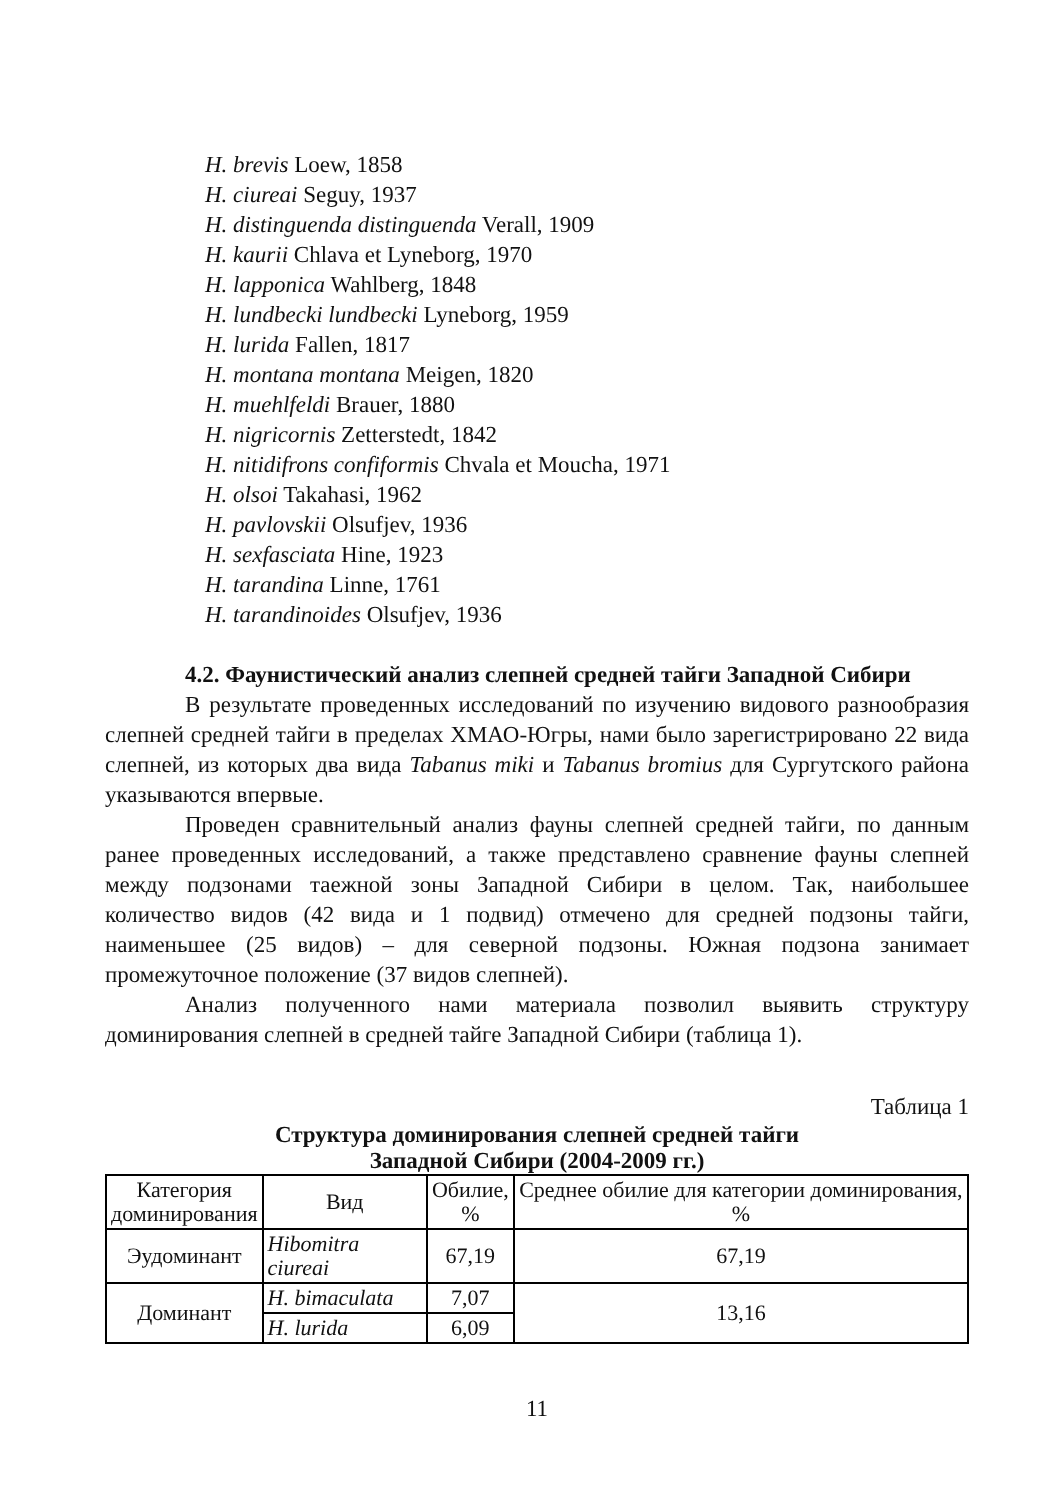H. brevis Loew, 1858
H. ciureai Seguy, 1937
H. distinguenda distinguenda Verall, 1909
H. kaurii Chlava et Lyneborg, 1970
H. lapponica Wahlberg, 1848
H. lundbecki lundbecki Lyneborg, 1959
H. lurida Fallen, 1817
H. montana montana Meigen, 1820
H. muehlfeldi Brauer, 1880
H. nigricornis Zetterstedt, 1842
H. nitidifrons confiformis Chvala et Moucha, 1971
H. olsoi Takahasi, 1962
H. pavlovskii Olsufjev, 1936
H. sexfasciata Hine, 1923
H. tarandina Linne, 1761
H. tarandinoides Olsufjev, 1936
4.2. Фаунистический анализ слепней средней тайги Западной Сибири
В результате проведенных исследований по изучению видового разнообразия слепней средней тайги в пределах ХМАО-Югры, нами было зарегистрировано 22 вида слепней, из которых два вида Tabanus miki и Tabanus bromius для Сургутского района указываются впервые.
Проведен сравнительный анализ фауны слепней средней тайги, по данным ранее проведенных исследований, а также представлено сравнение фауны слепней между подзонами таежной зоны Западной Сибири в целом. Так, наибольшее количество видов (42 вида и 1 подвид) отмечено для средней подзоны тайги, наименьшее (25 видов) – для северной подзоны. Южная подзона занимает промежуточное положение (37 видов слепней).
Анализ полученного нами материала позволил выявить структуру доминирования слепней в средней тайге Западной Сибири (таблица 1).
Таблица 1
Структура доминирования слепней средней тайги
Западной Сибири (2004-2009 гг.)
| Категория доминирования | Вид | Обилие, % | Среднее обилие для категории доминирования, % |
| --- | --- | --- | --- |
| Эудоминант | Hibomitra ciureai | 67,19 | 67,19 |
| Доминант | H. bimaculata | 7,07 | 13,16 |
| | H. lurida | 6,09 | |
11